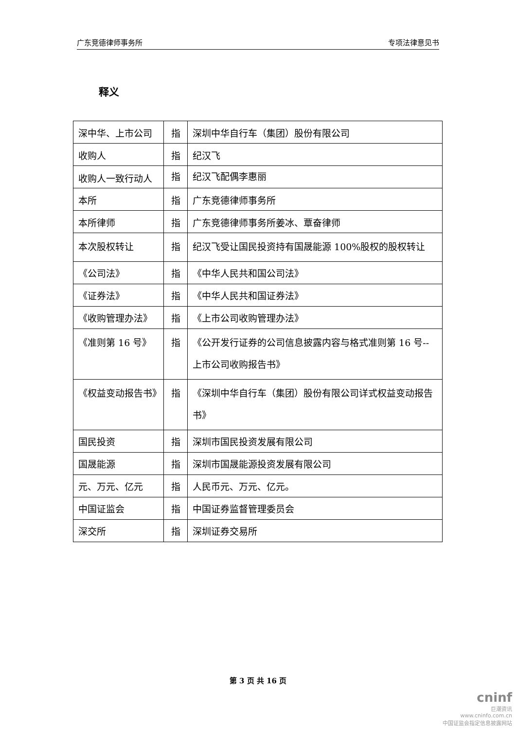广东竞德律师事务所 专项法律意见书
释义
| 深中华、上市公司 | 指 | 深圳中华自行车（集团）股份有限公司 |
| 收购人 | 指 | 纪汉飞 |
| 收购人一致行动人 | 指 | 纪汉飞配偶李惠丽 |
| 本所 | 指 | 广东竞德律师事务所 |
| 本所律师 | 指 | 广东竞德律师事务所姜冰、覃奋律师 |
| 本次股权转让 | 指 | 纪汉飞受让国民投资持有国晟能源 100%股权的股权转让 |
| 《公司法》 | 指 | 《中华人民共和国公司法》 |
| 《证券法》 | 指 | 《中华人民共和国证券法》 |
| 《收购管理办法》 | 指 | 《上市公司收购管理办法》 |
| 《准则第 16 号》 | 指 | 《公开发行证券的公司信息披露内容与格式准则第 16 号--上市公司收购报告书》 |
| 《权益变动报告书》 | 指 | 《深圳中华自行车（集团）股份有限公司详式权益变动报告书》 |
| 国民投资 | 指 | 深圳市国民投资发展有限公司 |
| 国晟能源 | 指 | 深圳市国晟能源投资发展有限公司 |
| 元、万元、亿元 | 指 | 人民币元、万元、亿元。 |
| 中国证监会 | 指 | 中国证券监督管理委员会 |
| 深交所 | 指 | 深圳证券交易所 |
第 3 页 共 16 页
cninf
巨潮资讯
www.cninfo.com.cn
中国证监会指定信息披露网站